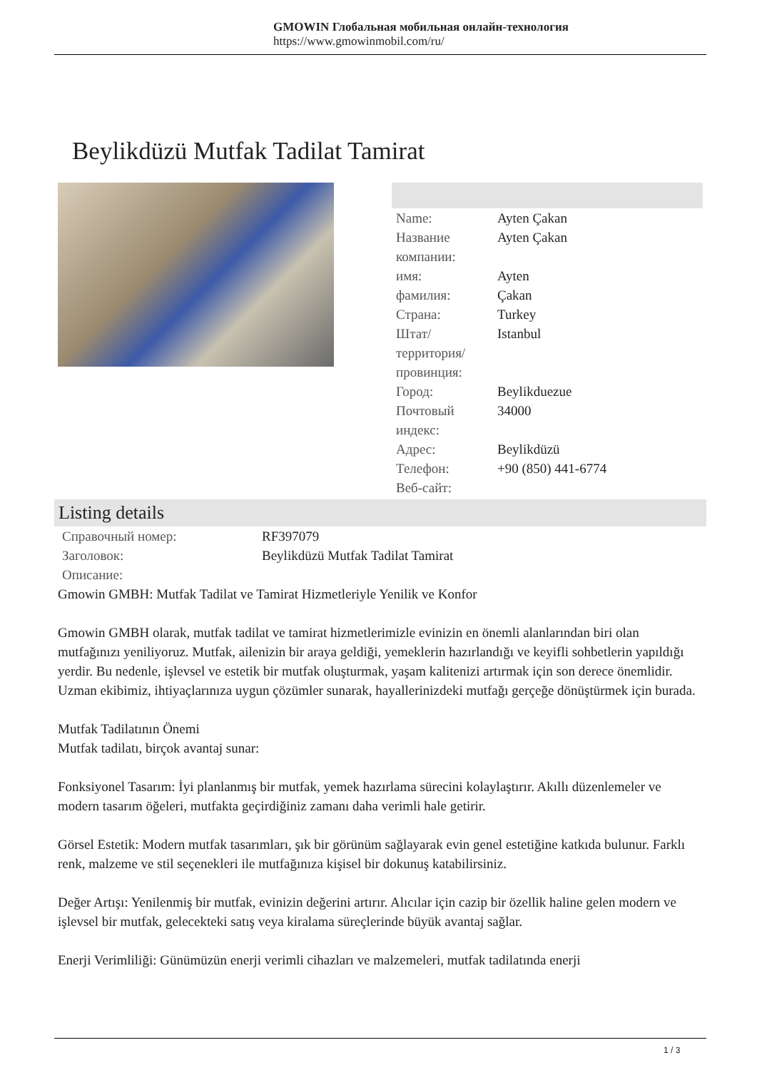GMOWIN Глобальная мобильная онлайн-технология
https://www.gmowinmobil.com/ru/
Beylikdüzü Mutfak Tadilat Tamirat
| Name: | Ayten Çakan |
| Название компании: | Ayten Çakan |
| имя: | Ayten |
| фамилия: | Çakan |
| Страна: | Turkey |
| Штат/территория/провинция: | Istanbul |
| Город: | Beylikduezue |
| Почтовый индекс: | 34000 |
| Адрес: | Beylikdüzü |
| Телефон: | +90 (850) 441-6774 |
| Веб-сайт: | |
Listing details
| Справочный номер: | RF397079 |
| Заголовок: | Beylikdüzü Mutfak Tadilat Tamirat |
| Описание: | |
Gmowin GMBH: Mutfak Tadilat ve Tamirat Hizmetleriyle Yenilik ve Konfor
Gmowin GMBH olarak, mutfak tadilat ve tamirat hizmetlerimizle evinizin en önemli alanlarından biri olan mutfağınızı yeniliyoruz. Mutfak, ailenizin bir araya geldiği, yemeklerin hazırlandığı ve keyifli sohbetlerin yapıldığı yerdir. Bu nedenle, işlevsel ve estetik bir mutfak oluşturmak, yaşam kalitenizi artırmak için son derece önemlidir. Uzman ekibimiz, ihtiyaçlarınıza uygun çözümler sunarak, hayallerinizdeki mutfağı gerçeğe dönüştürmek için burada.
Mutfak Tadilatının Önemi
Mutfak tadilatı, birçok avantaj sunar:
Fonksiyonel Tasarım: İyi planlanmış bir mutfak, yemek hazırlama sürecini kolaylaştırır. Akıllı düzenlemeler ve modern tasarım öğeleri, mutfakta geçirdiğiniz zamanı daha verimli hale getirir.
Görsel Estetik: Modern mutfak tasarımları, şık bir görünüm sağlayarak evin genel estetiğine katkıda bulunur. Farklı renk, malzeme ve stil seçenekleri ile mutfağınıza kişisel bir dokunuş katabilirsiniz.
Değer Artışı: Yenilenmiş bir mutfak, evinizin değerini artırır. Alıcılar için cazip bir özellik haline gelen modern ve işlevsel bir mutfak, gelecekteki satış veya kiralama süreçlerinde büyük avantaj sağlar.
Enerji Verimliliği: Günümüzün enerji verimli cihazları ve malzemeleri, mutfak tadilatında enerji
1 / 3